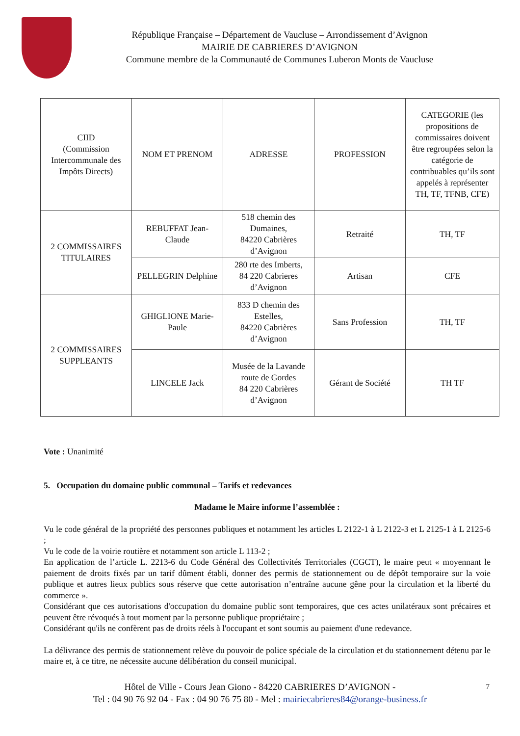République Française – Département de Vaucluse – Arrondissement d’Avignon
MAIRIE DE CABRIERES D’AVIGNON
Commune membre de la Communauté de Communes Luberon Monts de Vaucluse
| CIID (Commission Intercommunale des Impôts Directs) | NOM ET PRENOM | ADRESSE | PROFESSION | CATEGORIE (les propositions de commissaires doivent être regroupées selon la catégorie de contribuables qu’ils sont appelés à représenter TH, TF, TFNB, CFE) |
| 2 COMMISSAIRES TITULAIRES | REBUFFAT Jean-Claude | 518 chemin des Dumaines, 84220 Cabrières d’Avignon | Retraité | TH, TF |
| | PELLEGRIN Delphine | 280 rte des Imberts, 84 220 Cabrieres d’Avignon | Artisan | CFE |
| 2 COMMISSAIRES SUPPLEANTS | GHIGLIONE Marie-Paule | 833 D chemin des Estelles, 84220 Cabrières d’Avignon | Sans Profession | TH, TF |
| | LINCELE Jack | Musée de la Lavande route de Gordes 84 220 Cabrières d’Avignon | Gérant de Société | TH TF |
Vote : Unanimité
5. Occupation du domaine public communal – Tarifs et redevances
Madame le Maire informe l’assemblée :
Vu le code général de la propriété des personnes publiques et notamment les articles L 2122-1 à L 2122-3 et L 2125-1 à L 2125-6 ;
Vu le code de la voirie routière et notamment son article L 113-2 ;
En application de l’article L. 2213-6 du Code Général des Collectivités Territoriales (CGCT), le maire peut « moyennant le paiement de droits fixés par un tarif dûment établi, donner des permis de stationnement ou de dépôt temporaire sur la voie publique et autres lieux publics sous réserve que cette autorisation n’entraîne aucune gêne pour la circulation et la liberté du commerce ».
Considérant que ces autorisations d'occupation du domaine public sont temporaires, que ces actes unilatéraux sont précaires et peuvent être révoqués à tout moment par la personne publique propriétaire ;
Considérant qu'ils ne confèrent pas de droits réels à l'occupant et sont soumis au paiement d'une redevance.
La délivrance des permis de stationnement relève du pouvoir de police spéciale de la circulation et du stationnement détenu par le maire et, à ce titre, ne nécessite aucune délibération du conseil municipal.
Hôtel de Ville - Cours Jean Giono - 84220 CABRIERES D’AVIGNON - 7
Tel : 04 90 76 92 04 - Fax : 04 90 76 75 80 - Mel : mairiecabrieres84@orange-business.fr